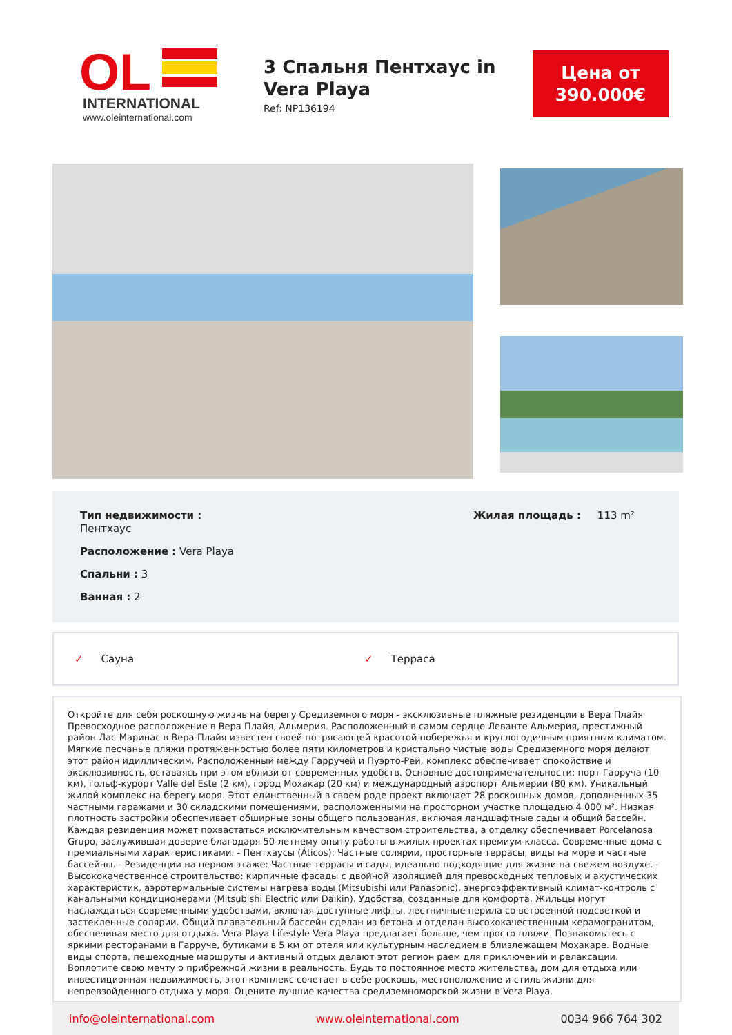OL
INTERNATIONAL
www.oleinternational.com
3 Спальня Пентхаус in Vera Playa
Ref: NP136194
Цена от
390.000€
Тип недвижимости :
Пентхаус
Расположение : Vera Playa
Спальни : 3
Ванная : 2
Жилая площадь : 113 m²
✓ Сауна ✓ Терраса
Откройте для себя роскошную жизнь на берегу Средиземного моря - эксклюзивные пляжные резиденции в Вера Плайя Превосходное расположение в Вера Плайя, Альмерия. Расположенный в самом сердце Леванте Альмерия, престижный район Лас-Маринас в Вера-Плайя известен своей потрясающей красотой побережья и круглогодичным приятным климатом. Мягкие песчаные пляжи протяженностью более пяти километров и кристально чистые воды Средиземного моря делают этот район идиллическим. Расположенный между Гарручей и Пуэрто-Рей, комплекс обеспечивает спокойствие и эксклюзивность, оставаясь при этом вблизи от современных удобств. Основные достопримечательности: порт Гарруча (10 км), гольф-курорт Valle del Este (2 км), город Мохакар (20 км) и международный аэропорт Альмерии (80 км). Уникальный жилой комплекс на берегу моря. Этот единственный в своем роде проект включает 28 роскошных домов, дополненных 35 частными гаражами и 30 складскими помещениями, расположенными на просторном участке площадью 4 000 м². Низкая плотность застройки обеспечивает обширные зоны общего пользования, включая ландшафтные сады и общий бассейн. Каждая резиденция может похвастаться исключительным качеством строительства, а отделку обеспечивает Porcelanosa Grupo, заслужившая доверие благодаря 50-летнему опыту работы в жилых проектах премиум-класса. Современные дома с премиальными характеристиками. - Пентхаусы (Áticos): Частные солярии, просторные террасы, виды на море и частные бассейны. - Резиденции на первом этаже: Частные террасы и сады, идеально подходящие для жизни на свежем воздухе. - Высококачественное строительство: кирпичные фасады с двойной изоляцией для превосходных тепловых и акустических характеристик, аэротермальные системы нагрева воды (Mitsubishi или Panasonic), энергоэффективный климат-контроль с канальными кондиционерами (Mitsubishi Electric или Daikin). Удобства, созданные для комфорта. Жильцы могут наслаждаться современными удобствами, включая доступные лифты, лестничные перила со встроенной подсветкой и застекленные солярии. Общий плавательный бассейн сделан из бетона и отделан высококачественным керамогранитом, обеспечивая место для отдыха. Vera Playa Lifestyle Vera Playa предлагает больше, чем просто пляжи. Познакомьтесь с яркими ресторанами в Гарруче, бутиками в 5 км от отеля или культурным наследием в близлежащем Мохакаре. Водные виды спорта, пешеходные маршруты и активный отдых делают этот регион раем для приключений и релаксации. Воплотите свою мечту о прибрежной жизни в реальность. Будь то постоянное место жительства, дом для отдыха или инвестиционная недвижимость, этот комплекс сочетает в себе роскошь, местоположение и стиль жизни для непревзойденного отдыха у моря. Оцените лучшие качества средиземноморской жизни в Vera Playa.
info@oleinternational.com www.oleinternational.com 0034 966 764 302